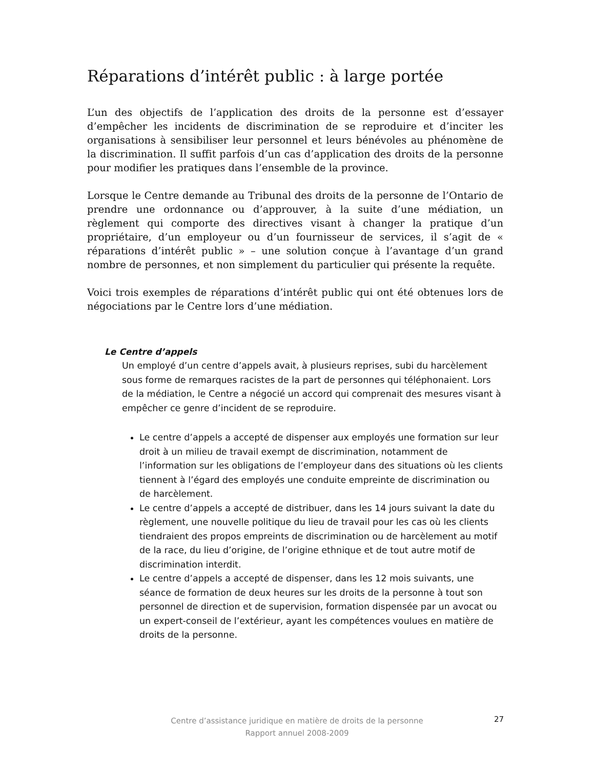Réparations d’intérêt public : à large portée
L’un des objectifs de l’application des droits de la personne est d’essayer d’empêcher les incidents de discrimination de se reproduire et d’inciter les organisations à sensibiliser leur personnel et leurs bénévoles au phénomène de la discrimination. Il suffit parfois d’un cas d’application des droits de la personne pour modifier les pratiques dans l’ensemble de la province.
Lorsque le Centre demande au Tribunal des droits de la personne de l’Ontario de prendre une ordonnance ou d’approuver, à la suite d’une médiation, un règlement qui comporte des directives visant à changer la pratique d’un propriétaire, d’un employeur ou d’un fournisseur de services, il s’agit de « réparations d’intérêt public » – une solution conçue à l’avantage d’un grand nombre de personnes, et non simplement du particulier qui présente la requête.
Voici trois exemples de réparations d’intérêt public qui ont été obtenues lors de négociations par le Centre lors d’une médiation.
Le Centre d’appels
Un employé d’un centre d’appels avait, à plusieurs reprises, subi du harcèlement sous forme de remarques racistes de la part de personnes qui téléphonaient. Lors de la médiation, le Centre a négocié un accord qui comprenait des mesures visant à empêcher ce genre d’incident de se reproduire.
Le centre d’appels a accepté de dispenser aux employés une formation sur leur droit à un milieu de travail exempt de discrimination, notamment de l’information sur les obligations de l’employeur dans des situations où les clients tiennent à l’égard des employés une conduite empreinte de discrimination ou de harcèlement.
Le centre d’appels a accepté de distribuer, dans les 14 jours suivant la date du règlement, une nouvelle politique du lieu de travail pour les cas où les clients tiendraient des propos empreints de discrimination ou de harcèlement au motif de la race, du lieu d’origine, de l’origine ethnique et de tout autre motif de discrimination interdit.
Le centre d’appels a accepté de dispenser, dans les 12 mois suivants, une séance de formation de deux heures sur les droits de la personne à tout son personnel de direction et de supervision, formation dispensée par un avocat ou un expert-conseil de l’extérieur, ayant les compétences voulues en matière de droits de la personne.
Centre d’assistance juridique en matière de droits de la personne
Rapport annuel 2008-2009
27